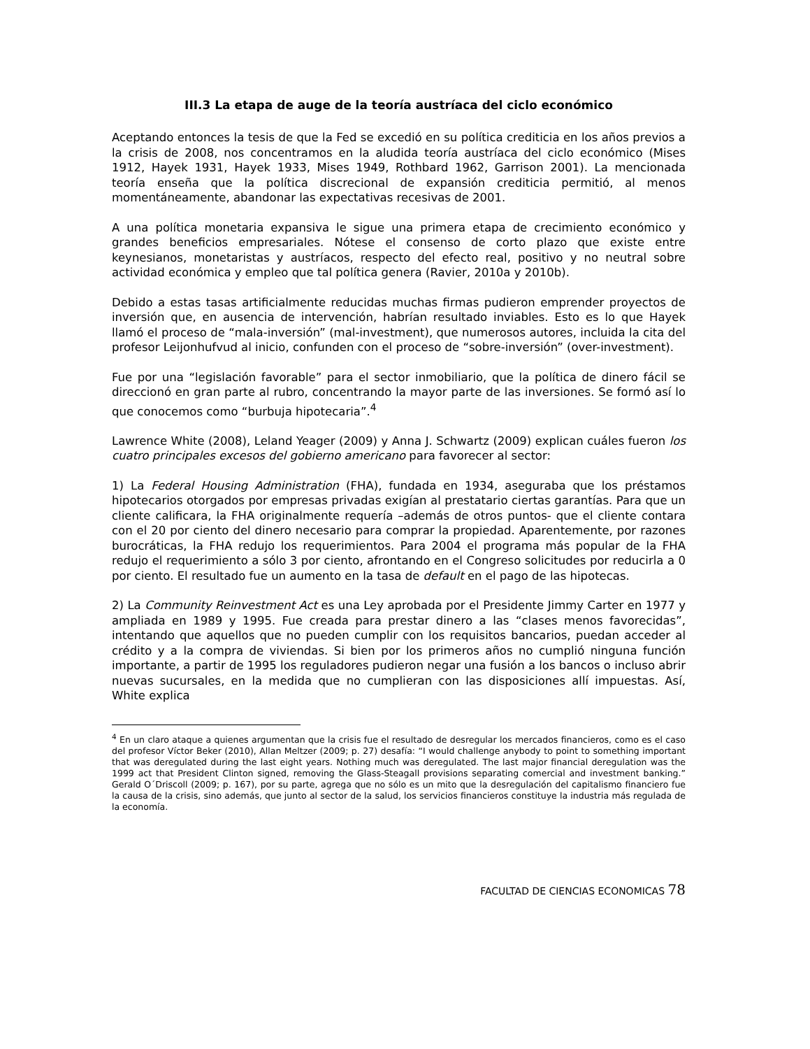III.3 La etapa de auge de la teoría austríaca del ciclo económico
Aceptando entonces la tesis de que la Fed se excedió en su política crediticia en los años previos a la crisis de 2008, nos concentramos en la aludida teoría austríaca del ciclo económico (Mises 1912, Hayek 1931, Hayek 1933, Mises 1949, Rothbard 1962, Garrison 2001). La mencionada teoría enseña que la política discrecional de expansión crediticia permitió, al menos momentáneamente, abandonar las expectativas recesivas de 2001.
A una política monetaria expansiva le sigue una primera etapa de crecimiento económico y grandes beneficios empresariales. Nótese el consenso de corto plazo que existe entre keynesianos, monetaristas y austríacos, respecto del efecto real, positivo y no neutral sobre actividad económica y empleo que tal política genera (Ravier, 2010a y 2010b).
Debido a estas tasas artificialmente reducidas muchas firmas pudieron emprender proyectos de inversión que, en ausencia de intervención, habrían resultado inviables. Esto es lo que Hayek llamó el proceso de “mala-inversión” (mal-investment), que numerosos autores, incluida la cita del profesor Leijonhufvud al inicio, confunden con el proceso de “sobre-inversión” (over-investment).
Fue por una “legislación favorable” para el sector inmobiliario, que la política de dinero fácil se direccionó en gran parte al rubro, concentrando la mayor parte de las inversiones. Se formó así lo que conocemos como “burbuja hipotecaria”.<sup>4</sup>
Lawrence White (2008), Leland Yeager (2009) y Anna J. Schwartz (2009) explican cuáles fueron los cuatro principales excesos del gobierno americano para favorecer al sector:
1) La Federal Housing Administration (FHA), fundada en 1934, aseguraba que los préstamos hipotecarios otorgados por empresas privadas exigían al prestatario ciertas garantías. Para que un cliente calificara, la FHA originalmente requería –además de otros puntos- que el cliente contara con el 20 por ciento del dinero necesario para comprar la propiedad. Aparentemente, por razones burocráticas, la FHA redujo los requerimientos. Para 2004 el programa más popular de la FHA redujo el requerimiento a sólo 3 por ciento, afrontando en el Congreso solicitudes por reducirla a 0 por ciento. El resultado fue un aumento en la tasa de default en el pago de las hipotecas.
2) La Community Reinvestment Act es una Ley aprobada por el Presidente Jimmy Carter en 1977 y ampliada en 1989 y 1995. Fue creada para prestar dinero a las “clases menos favorecidas”, intentando que aquellos que no pueden cumplir con los requisitos bancarios, puedan acceder al crédito y a la compra de viviendas. Si bien por los primeros años no cumplió ninguna función importante, a partir de 1995 los reguladores pudieron negar una fusión a los bancos o incluso abrir nuevas sucursales, en la medida que no cumplieran con las disposiciones allí impuestas. Así, White explica
<sup>4</sup> En un claro ataque a quienes argumentan que la crisis fue el resultado de desregular los mercados financieros, como es el caso del profesor Víctor Beker (2010), Allan Meltzer (2009; p. 27) desafía: “I would challenge anybody to point to something important that was deregulated during the last eight years. Nothing much was deregulated. The last major financial deregulation was the 1999 act that President Clinton signed, removing the Glass-Steagall provisions separating comercial and investment banking.” Gerald O´Driscoll (2009; p. 167), por su parte, agrega que no sólo es un mito que la desregulación del capitalismo financiero fue la causa de la crisis, sino además, que junto al sector de la salud, los servicios financieros constituye la industria más regulada de la economía.
FACULTAD DE CIENCIAS ECONOMICAS 78